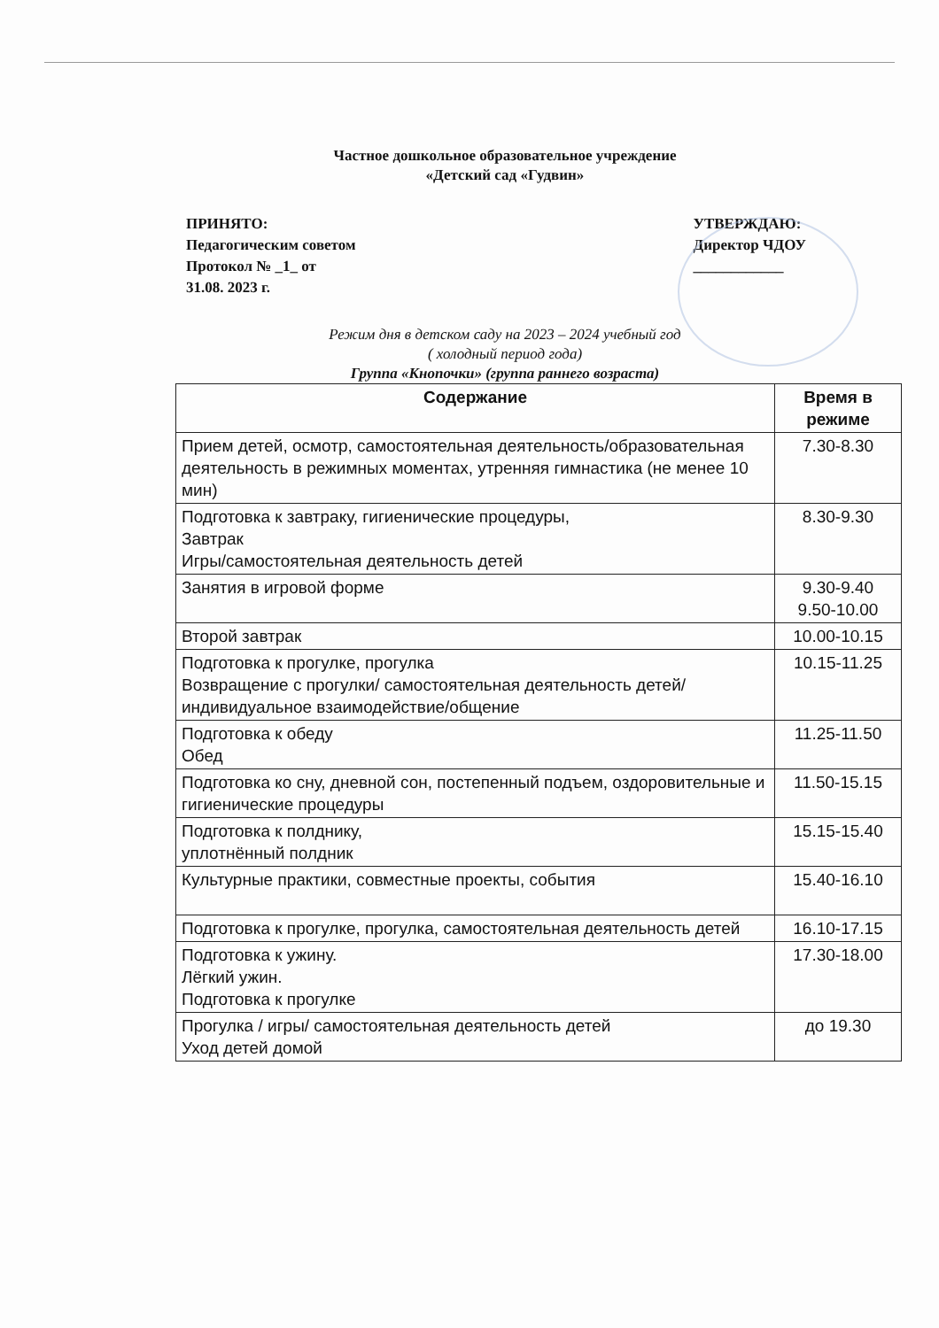Частное дошкольное образовательное учреждение
«Детский сад «Гудвин»
ПРИНЯТО:
Педагогическим советом
Протокол № _1_ от
31.08. 2023 г.
УТВЕРЖДАЮ:
Директор ЧДОУ
____________
Режим дня в детском саду на 2023 – 2024 учебный год
( холодный период года)
Группа «Кнопочки» (группа раннего возраста)
| Содержание | Время в режиме |
| --- | --- |
| Прием детей, осмотр, самостоятельная деятельность/образовательная деятельность в режимных моментах, утренняя гимнастика (не менее 10 мин) | 7.30-8.30 |
| Подготовка к завтраку, гигиенические процедуры, Завтрак Игры/самостоятельная деятельность детей | 8.30-9.30 |
| Занятия в игровой форме | 9.30-9.40 9.50-10.00 |
| Второй завтрак | 10.00-10.15 |
| Подготовка к прогулке, прогулка Возвращение с прогулки/ самостоятельная деятельность детей/индивидуальное взаимодействие/общение | 10.15-11.25 |
| Подготовка к обеду Обед | 11.25-11.50 |
| Подготовка ко сну, дневной сон, постепенный подъем, оздоровительные и гигиенические процедуры | 11.50-15.15 |
| Подготовка к полднику, уплотнённый полдник | 15.15-15.40 |
| Культурные практики, совместные проекты, события | 15.40-16.10 |
| Подготовка к прогулке, прогулка, самостоятельная деятельность детей | 16.10-17.15 |
| Подготовка к ужину. Лёгкий ужин. Подготовка к прогулке | 17.30-18.00 |
| Прогулка / игры/ самостоятельная деятельность детей Уход детей домой | до 19.30 |